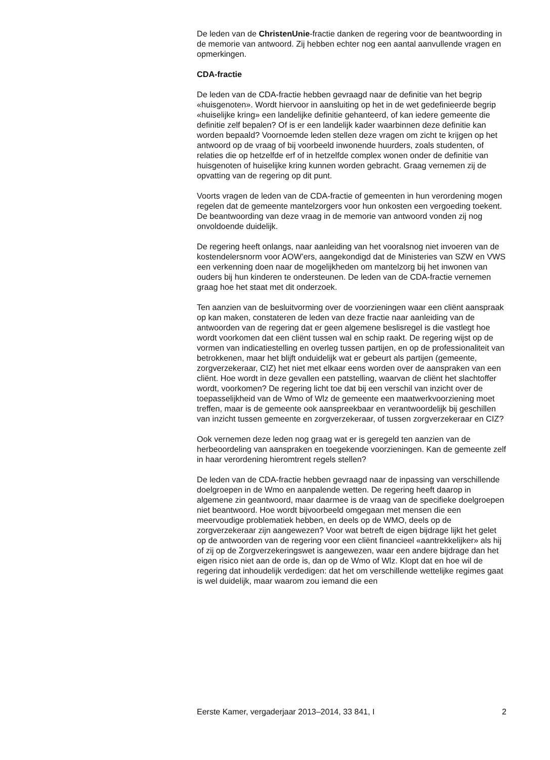De leden van de ChristenUnie-fractie danken de regering voor de beantwoording in de memorie van antwoord. Zij hebben echter nog een aantal aanvullende vragen en opmerkingen.
CDA-fractie
De leden van de CDA-fractie hebben gevraagd naar de definitie van het begrip «huisgenoten». Wordt hiervoor in aansluiting op het in de wet gedefinieerde begrip «huiselijke kring» een landelijke definitie gehanteerd, of kan iedere gemeente die definitie zelf bepalen? Of is er een landelijk kader waarbinnen deze definitie kan worden bepaald? Voornoemde leden stellen deze vragen om zicht te krijgen op het antwoord op de vraag of bij voorbeeld inwonende huurders, zoals studenten, of relaties die op hetzelfde erf of in hetzelfde complex wonen onder de definitie van huisgenoten of huiselijke kring kunnen worden gebracht. Graag vernemen zij de opvatting van de regering op dit punt.
Voorts vragen de leden van de CDA-fractie of gemeenten in hun verordening mogen regelen dat de gemeente mantelzorgers voor hun onkosten een vergoeding toekent. De beantwoording van deze vraag in de memorie van antwoord vonden zij nog onvoldoende duidelijk.
De regering heeft onlangs, naar aanleiding van het vooralsnog niet invoeren van de kostendelersnorm voor AOW’ers, aangekondigd dat de Ministeries van SZW en VWS een verkenning doen naar de mogelijkheden om mantelzorg bij het inwonen van ouders bij hun kinderen te ondersteunen. De leden van de CDA-fractie vernemen graag hoe het staat met dit onderzoek.
Ten aanzien van de besluitvorming over de voorzieningen waar een cliënt aanspraak op kan maken, constateren de leden van deze fractie naar aanleiding van de antwoorden van de regering dat er geen algemene beslisregel is die vastlegt hoe wordt voorkomen dat een cliënt tussen wal en schip raakt. De regering wijst op de vormen van indicatiestelling en overleg tussen partijen, en op de professionaliteit van betrokkenen, maar het blijft onduidelijk wat er gebeurt als partijen (gemeente, zorgverzekeraar, CIZ) het niet met elkaar eens worden over de aanspraken van een cliënt. Hoe wordt in deze gevallen een patstelling, waarvan de cliënt het slachtoffer wordt, voorkomen? De regering licht toe dat bij een verschil van inzicht over de toepasselijkheid van de Wmo of Wlz de gemeente een maatwerkvoorziening moet treffen, maar is de gemeente ook aanspreekbaar en verantwoordelijk bij geschillen van inzicht tussen gemeente en zorgverzekeraar, of tussen zorgverzekeraar en CIZ?
Ook vernemen deze leden nog graag wat er is geregeld ten aanzien van de herbeoordeling van aanspraken en toegekende voorzieningen. Kan de gemeente zelf in haar verordening hieromtrent regels stellen?
De leden van de CDA-fractie hebben gevraagd naar de inpassing van verschillende doelgroepen in de Wmo en aanpalende wetten. De regering heeft daarop in algemene zin geantwoord, maar daarmee is de vraag van de specifieke doelgroepen niet beantwoord. Hoe wordt bijvoorbeeld omgegaan met mensen die een meervoudige problematiek hebben, en deels op de WMO, deels op de zorgverzekeraar zijn aangewezen? Voor wat betreft de eigen bijdrage lijkt het gelet op de antwoorden van de regering voor een cliënt financieel «aantrekkelijker» als hij of zij op de Zorgverzekeringswet is aangewezen, waar een andere bijdrage dan het eigen risico niet aan de orde is, dan op de Wmo of Wlz. Klopt dat en hoe wil de regering dat inhoudelijk verdedigen: dat het om verschillende wettelijke regimes gaat is wel duidelijk, maar waarom zou iemand die een
Eerste Kamer, vergaderjaar 2013–2014, 33 841, I 2